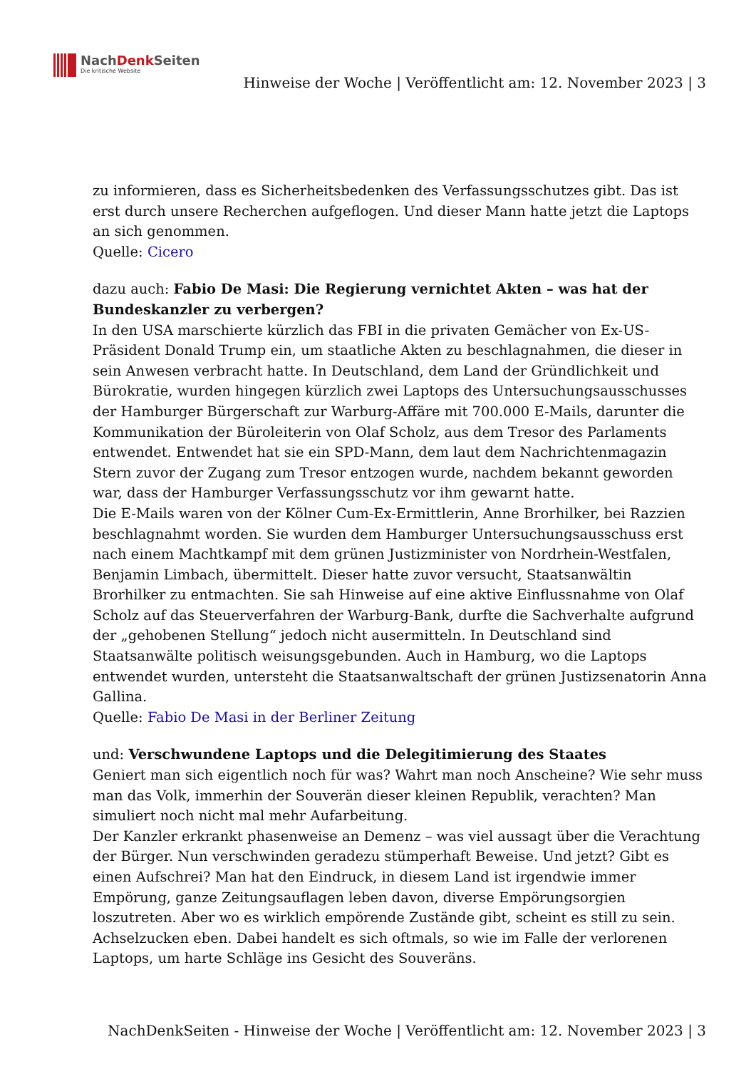NachDenk Seiten
Die kritische Website
Hinweise der Woche | Veröffentlicht am: 12. November 2023 | 3
zu informieren, dass es Sicherheitsbedenken des Verfassungsschutzes gibt. Das ist erst durch unsere Recherchen aufgeflogen. Und dieser Mann hatte jetzt die Laptops an sich genommen.
Quelle: Cicero
dazu auch: Fabio De Masi: Die Regierung vernichtet Akten – was hat der Bundeskanzler zu verbergen?
In den USA marschierte kürzlich das FBI in die privaten Gemächer von Ex-US-Präsident Donald Trump ein, um staatliche Akten zu beschlagnahmen, die dieser in sein Anwesen verbracht hatte. In Deutschland, dem Land der Gründlichkeit und Bürokratie, wurden hingegen kürzlich zwei Laptops des Untersuchungsausschusses der Hamburger Bürgerschaft zur Warburg-Affäre mit 700.000 E-Mails, darunter die Kommunikation der Büroleiterin von Olaf Scholz, aus dem Tresor des Parlaments entwendet. Entwendet hat sie ein SPD-Mann, dem laut dem Nachrichtenmagazin Stern zuvor der Zugang zum Tresor entzogen wurde, nachdem bekannt geworden war, dass der Hamburger Verfassungsschutz vor ihm gewarnt hatte.
Die E-Mails waren von der Kölner Cum-Ex-Ermittlerin, Anne Brorhilker, bei Razzien beschlagnahmt worden. Sie wurden dem Hamburger Untersuchungsausschuss erst nach einem Machtkampf mit dem grünen Justizminister von Nordrhein-Westfalen, Benjamin Limbach, übermittelt. Dieser hatte zuvor versucht, Staatsanwältin Brorhilker zu entmachten. Sie sah Hinweise auf eine aktive Einflussnahme von Olaf Scholz auf das Steuerverfahren der Warburg-Bank, durfte die Sachverhalte aufgrund der „gehobenen Stellung“ jedoch nicht ausermitteln. In Deutschland sind Staatsanwälte politisch weisungsgebunden. Auch in Hamburg, wo die Laptops entwendet wurden, untersteht die Staatsanwaltschaft der grünen Justizsenatorin Anna Gallina.
Quelle: Fabio De Masi in der Berliner Zeitung
und: Verschwundene Laptops und die Delegitimierung des Staates
Geniert man sich eigentlich noch für was? Wahrt man noch Anscheine? Wie sehr muss man das Volk, immerhin der Souverän dieser kleinen Republik, verachten? Man simuliert noch nicht mal mehr Aufarbeitung.
Der Kanzler erkrankt phasenweise an Demenz – was viel aussagt über die Verachtung der Bürger. Nun verschwinden geradezu stümperhaft Beweise. Und jetzt? Gibt es einen Aufschrei? Man hat den Eindruck, in diesem Land ist irgendwie immer Empörung, ganze Zeitungsauflagen leben davon, diverse Empörungsorgien loszutreten. Aber wo es wirklich empörende Zustände gibt, scheint es still zu sein. Achselzucken eben. Dabei handelt es sich oftmals, so wie im Falle der verlorenen Laptops, um harte Schläge ins Gesicht des Souveräns.
NachDenkSeiten - Hinweise der Woche | Veröffentlicht am: 12. November 2023 | 3